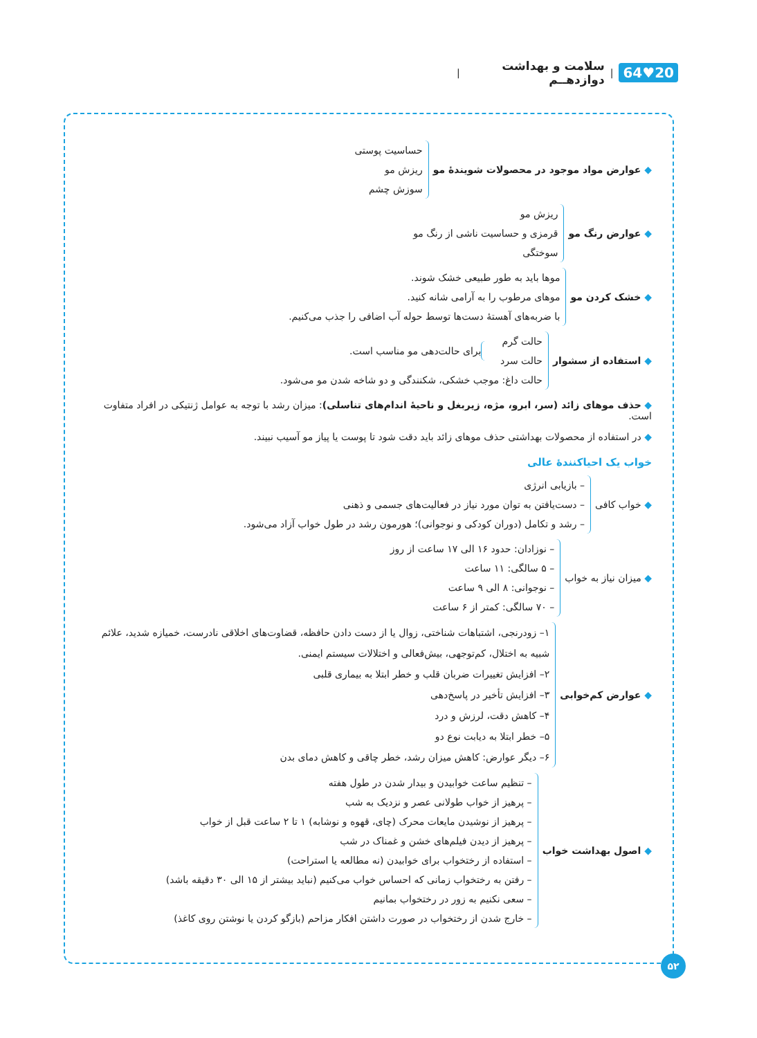20♥64 | سلامت و بهداشت دوازدهــم |
◆ عوارض مواد موجود در محصولات شویندهٔ مو
حساسیت پوستی
ریزش مو
سوزش چشم
◆ عوارض رنگ مو
ریزش مو
قرمزی و حساسیت ناشی از رنگ مو
سوختگی
◆ خشک کردن مو
موها باید به طور طبیعی خشک شوند.
موهای مرطوب را به آرامی شانه کنید.
با ضربه‌های آهستهٔ دست‌ها توسط حوله آب اضافی را جذب می‌کنیم.
◆ استفاده از سشوار
حالت گرم
حالت سرد
برای حالت‌دهی مو مناسب است.
حالت داغ: موجب خشکی، شکنندگی و دو شاخه شدن مو می‌شود.
◆ حذف موهای زائد (سر، ابرو، مژه، زیربغل و ناحیهٔ اندام‌های تناسلی): میزان رشد با توجه به عوامل ژنتیکی در افراد متفاوت است.
◆ در استفاده از محصولات بهداشتی حذف موهای زائد باید دقت شود تا پوست یا پیاز مو آسیب نبیند.
خواب یک احیاکنندهٔ عالی
◆ خواب کافی
– بازیابی انرژی
– دست‌یافتن به توان مورد نیاز در فعالیت‌های جسمی و ذهنی
– رشد و تکامل (دوران کودکی و نوجوانی)؛ هورمون رشد در طول خواب آزاد می‌شود.
◆ میزان نیاز به خواب
– نوزادان: حدود ۱۶ الی ۱۷ ساعت از روز
– ۵ سالگی: ۱۱ ساعت
– نوجوانی: ۸ الی ۹ ساعت
– ۷۰ سالگی: کمتر از ۶ ساعت
◆ عوارض کم‌خوابی
۱– زودرنجی، اشتباهات شناختی، زوال یا از دست دادن حافظه، قضاوت‌های اخلاقی نادرست، خمیازه شدید، علائم شبیه به اختلال، کم‌توجهی، بیش‌فعالی و اختلالات سیستم ایمنی.
۲– افزایش تغییرات ضربان قلب و خطر ابتلا به بیماری قلبی
۳– افزایش تأخیر در پاسخ‌دهی
۴– کاهش دقت، لرزش و درد
۵– خطر ابتلا به دیابت نوع دو
۶– دیگر عوارض: کاهش میزان رشد، خطر چاقی و کاهش دمای بدن
◆ اصول بهداشت خواب
– تنظیم ساعت خوابیدن و بیدار شدن در طول هفته
– پرهیز از خواب طولانی عصر و نزدیک به شب
– پرهیز از نوشیدن مایعات محرک (چای، قهوه و نوشابه) ۱ تا ۲ ساعت قبل از خواب
– پرهیز از دیدن فیلم‌های خشن و غمناک در شب
– استفاده از رختخواب برای خوابیدن (نه مطالعه یا استراحت)
– رفتن به رختخواب زمانی که احساس خواب می‌کنیم (نباید بیشتر از ۱۵ الی ۳۰ دقیقه باشد)
– سعی نکنیم به زور در رختخواب بمانیم
– خارج شدن از رختخواب در صورت داشتن افکار مزاحم (بازگو کردن یا نوشتن روی کاغذ)
۵۲